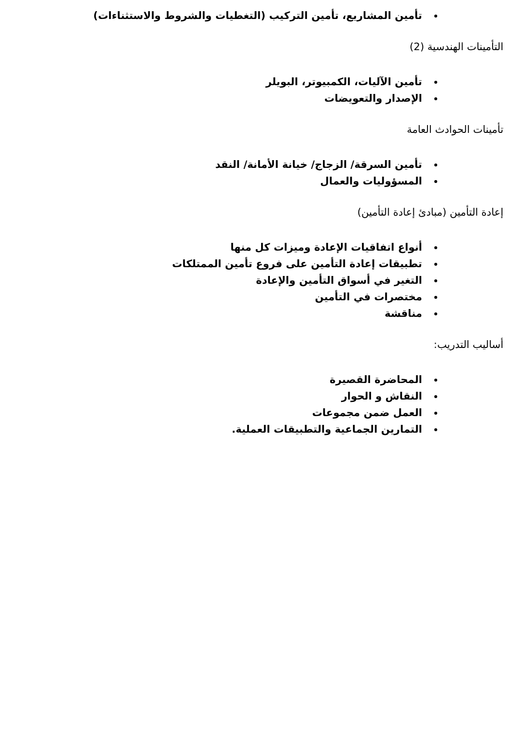تأمين المشاريع، تأمين التركيب (التغطيات والشروط والاستثناءات)
التأمينات الهندسية (2)
تأمين الآليات، الكمبيوتر، البويلر
الإصدار والتعويضات
تأمينات الحوادث العامة
تأمين السرقة/ الزجاج/ خيانة الأمانة/ النقد
المسؤوليات والعمال
إعادة التأمين (مبادئ إعادة التأمين)
أنواع اتفاقيات الإعادة وميزات كل منها
تطبيقات إعادة التأمين على فروع تأمين الممتلكات
التغير في أسواق التأمين والإعادة
مختصرات في التأمين
مناقشة
أساليب التدريب:
المحاضرة القصيرة
النقاش و الحوار
العمل ضمن مجموعات
التمارين الجماعية والتطبيقات العملية.